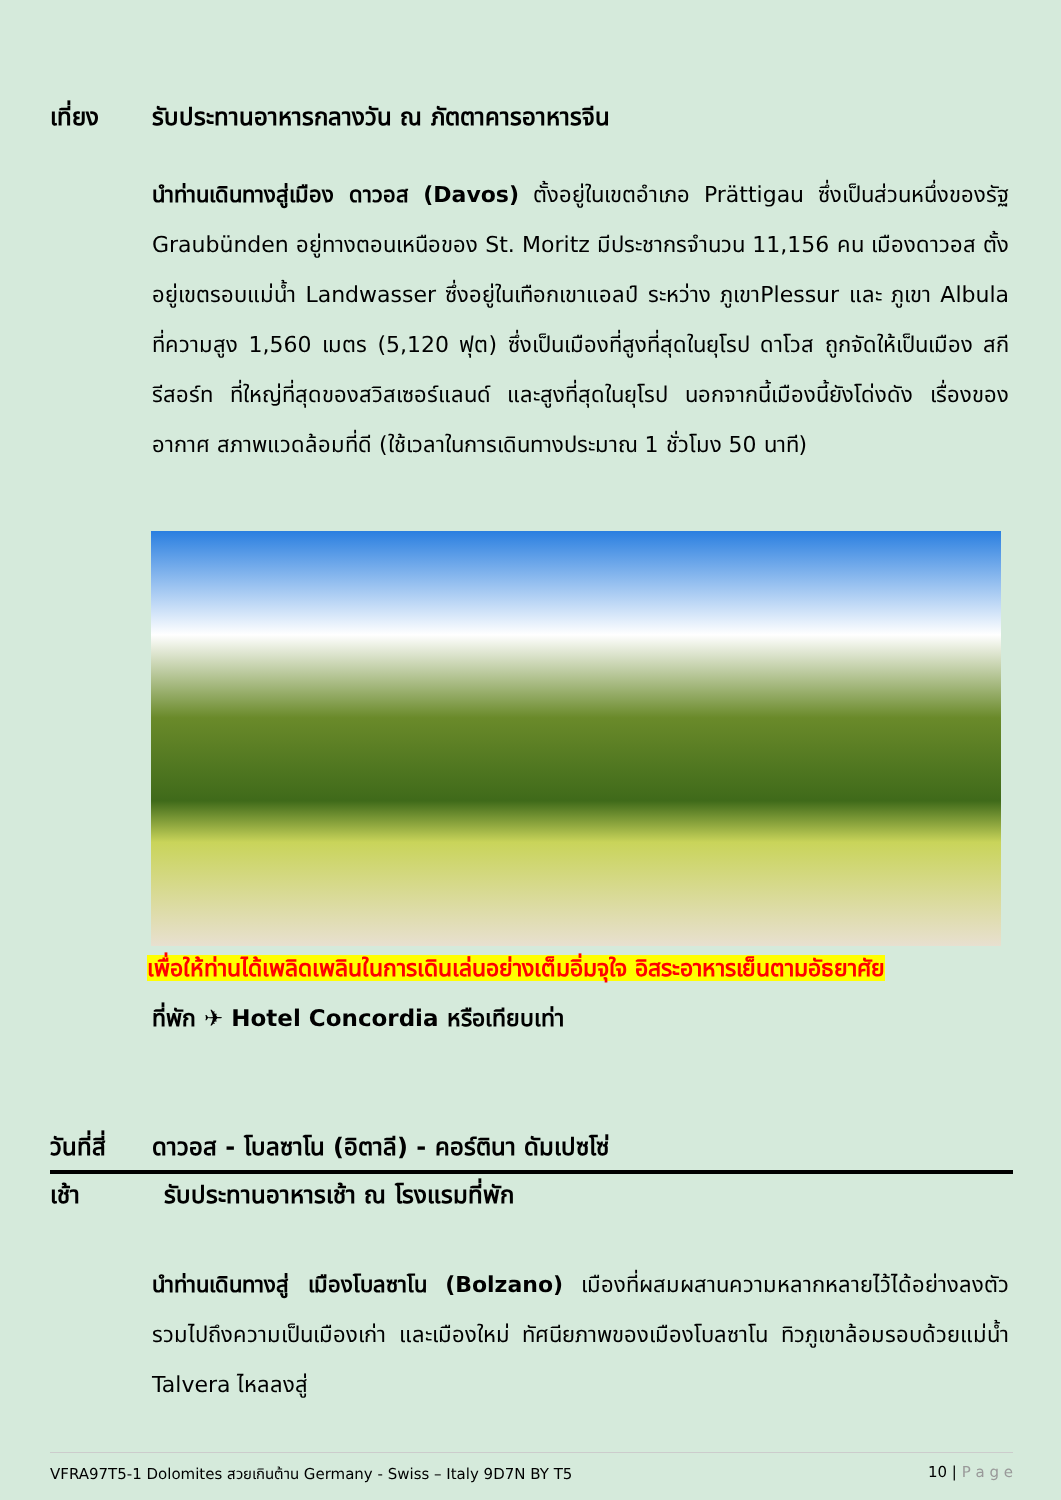เที่ยง รับประทานอาหารกลางวัน ณ ภัตตาคารอาหารจีน
นำท่านเดินทางสู่เมือง ดาวอส (Davos) ตั้งอยู่ในเขตอำเภอ Prättigau ซึ่งเป็นส่วนหนึ่งของรัฐ Graubünden อยู่ทางตอนเหนือของ St. Moritz มีประชากรจำนวน 11,156 คน เมืองดาวอส ตั้งอยู่เขตรอบแม่น้ำ Landwasser ซึ่งอยู่ในเทือกเขาแอลป์ ระหว่าง ภูเขาPlessur และ ภูเขา Albula ที่ความสูง 1,560 เมตร (5,120 ฟุต) ซึ่งเป็นเมืองที่สูงที่สุดในยุโรป ดาโวส ถูกจัดให้เป็นเมือง สกีรีสอร์ท ที่ใหญ่ที่สุดของสวิสเซอร์แลนด์ และสูงที่สุดในยุโรป นอกจากนี้เมืองนี้ยังโด่งดัง เรื่องของอากาศ สภาพแวดล้อมที่ดี (ใช้เวลาในการเดินทางประมาณ 1 ชั่วโมง 50 นาที)
เพื่อให้ท่านได้เพลิดเพลินในการเดินเล่นอย่างเต็มอิ่มจุใจ อิสระอาหารเย็นตามอัธยาศัย
ที่พัก ✈ Hotel Concordia หรือเทียบเท่า
วันที่สี่
ดาวอส - โบลซาโน (อิตาลี) - คอร์ตินา ดัมเปซโซ่
เช้า รับประทานอาหารเช้า ณ โรงแรมที่พัก
นำท่านเดินทางสู่ เมืองโบลซาโน (Bolzano) เมืองที่ผสมผสานความหลากหลายไว้ได้อย่างลงตัว รวมไปถึงความเป็นเมืองเก่า และเมืองใหม่ ทัศนียภาพของเมืองโบลซาโน ทิวภูเขาล้อมรอบด้วยแม่น้ำ Talvera ไหลลงสู่
VFRA97T5-1 Dolomites สวยเกินต้าน Germany - Swiss – Italy 9D7N BY T5 10 | P a g e